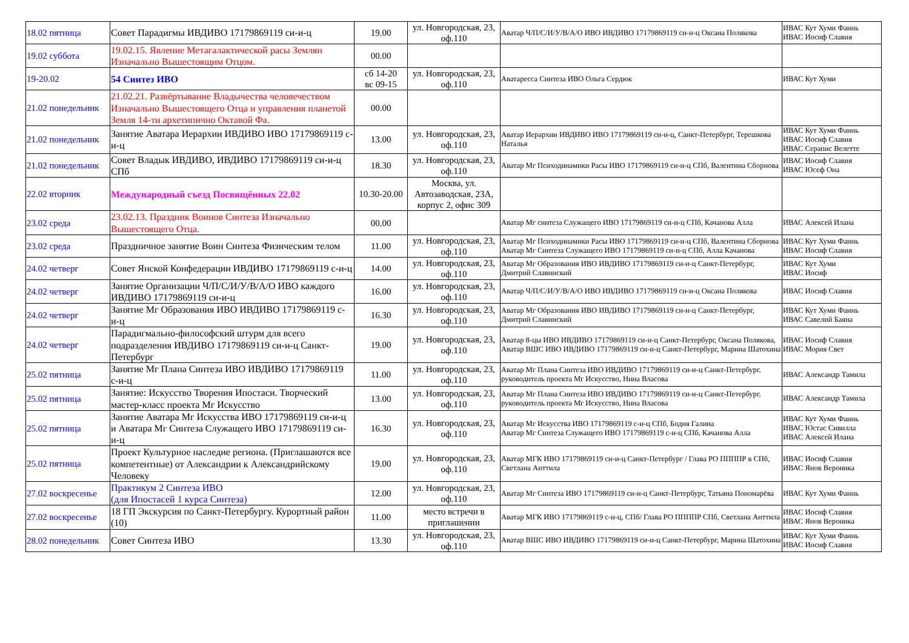| 18.02 пятница | Совет Парадигмы ИВДИВО 17179869119 си-и-ц | 19.00 | ул. Новгородская, 23, оф.110 | Аватар Ч/П/С/И/У/В/А/О ИВО ИВДИВО 17179869119 си-и-ц Оксана Полякова | ИВАС Кут Хуми Фаинь ИВАС Иосиф Славия |
| 19.02 суббота | 19.02.15. Явление Метагалактической расы Землян Изначально Вышестоящим Отцом. | 00.00 | | | |
| 19-20.02 | 54 Синтез ИВО | сб 14-20 вс 09-15 | ул. Новгородская, 23, оф.110 | Аватаресса Синтеза ИВО Ольга Сердюк | ИВАС Кут Хуми |
| 21.02 понедельник | 21.02.21. Развёртывание Владычества человечеством Изначально Вышестоящего Отца и управления планетой Земля 14-ти архетипично Октавой Фа. | 00.00 | | | |
| 21.02 понедельник | Занятие Аватара Иерархии ИВДИВО ИВО 17179869119 с-и-ц | 13.00 | ул. Новгородская, 23, оф.110 | Аватар Иерархии ИВДИВО ИВО 17179869119 си-и-ц, Санкт-Петербург, Терешкова Наталья | ИВАС Кут Хуми Фаинь ИВАС Иосиф Славия ИВАС Серапис Велетте |
| 21.02 понедельник | Совет Владык ИВДИВО, ИВДИВО 17179869119 си-и-ц СПб | 18.30 | ул. Новгородская, 23, оф.110 | Аватар Мг Психодинамики Расы ИВО 17179869119 си-и-ц СПб, Валентина Сборнова | ИВАС Иосиф Славия ИВАС Юсеф Она |
| 22.02 вторник | Международный съезд Посвящённых 22.02 | 10.30-20.00 | Москва, ул. Автозаводская, 23А, корпус 2, офис 309 | | |
| 23.02 среда | 23.02.13. Праздник Воинов Синтеза Изначально Вышестоящего Отца. | 00.00 | | Аватар Мг синтеза Служащего ИВО 17179869119 си-и-ц СПб, Качанова Алла | ИВАС Алексей Илана |
| 23.02 среда | Праздничное занятие Воин Синтеза Физическим телом | 11.00 | ул. Новгородская, 23, оф.110 | Аватар Мг Психодинамики Расы ИВО 17179869119 си-и-ц СПб, Валентина Сборнова Аватар Мг Синтеза Служащего ИВО 17179869119 си-и-ц СПб, Алла Качанова | ИВАС Кут Хуми Фаинь ИВАС Иосиф Славия |
| 24.02 четверг | Совет Янской Конфедерации ИВДИВО 17179869119 с-и-ц | 14.00 | ул. Новгородская, 23, оф.110 | Аватар Мг Образования ИВО ИВДИВО 17179869119 си-и-ц Санкт-Петербург, Дмитрий Славинский | ИВАС Кут Хуми ИВАС Иосиф |
| 24.02 четверг | Занятие Организации Ч/П/С/И/У/В/А/О ИВО каждого ИВДИВО 17179869119 си-и-ц | 16.00 | ул. Новгородская, 23, оф.110 | Аватар Ч/П/С/И/У/В/А/О ИВО ИВДИВО 17179869119 си-и-ц Оксана Полякова | ИВАС Иосиф Славия |
| 24.02 четверг | Занятие Мг Образования ИВО ИВДИВО 17179869119 с-и-ц | 16.30 | ул. Новгородская, 23, оф.110 | Аватар Мг Образования ИВО ИВДИВО 17179869119 си-и-ц Санкт-Петербург, Дмитрий Славинский | ИВАС Кут Хуми Фаинь ИВАС Савелий Баяна |
| 24.02 четверг | Парадигмально-философский штурм для всего подразделения ИВДИВО 17179869119 си-и-ц Санкт-Петербург | 19.00 | ул. Новгородская, 23, оф.110 | Аватар 8-цы ИВО ИВДИВО 17179869119 си-и-ц Санкт-Петербург, Оксана Полякова, Аватар ВШС ИВО ИВДИВО 17179869119 си-и-ц Санкт-Петербург, Марина Шатохина | ИВАС Иосиф Славия ИВАС Мория Свет |
| 25.02 пятница | Занятие Мг Плана Синтеза ИВО ИВДИВО 17179869119 с-и-ц | 11.00 | ул. Новгородская, 23, оф.110 | Аватар Мг Плана Синтеза ИВО ИВДИВО 17179869119 си-и-ц Санкт-Петербург, руководитель проекта Мг Искусство, Нина Власова | ИВАС Александр Тамила |
| 25.02 пятница | Занятие: Искусство Творения Ипостаси. Творческий мастер-класс проекта Мг Искусство | 13.00 | ул. Новгородская, 23, оф.110 | Аватар Мг Плана Синтеза ИВО ИВДИВО 17179869119 си-и-ц Санкт-Петербург, руководитель проекта Мг Искусство, Нина Власова | ИВАС Александр Тамила |
| 25.02 пятница | Занятие Аватара Мг Искусства ИВО 17179869119 си-и-ц и Аватара Мг Синтеза Служащего ИВО 17179869119 си-и-ц | 16.30 | ул. Новгородская, 23, оф.110 | Аватар Мг Искусства ИВО 17179869119 с-и-ц СПб, Бодня Галина Аватар Мг Синтеза Служащего ИВО 17179869119 с-и-ц СПб, Качанова Алла | ИВАС Кут Хуми Фаинь ИВАС Юстас Сивилла ИВАС Алексей Илана |
| 25.02 пятница | Проект Культурное наследие региона. (Приглашаются все компетентные) от Александрии к Александрийскому Человеку | 19.00 | ул. Новгородская, 23, оф.110 | Аватар МГК ИВО 17179869119 си-и-ц Санкт-Петербург / Глава РО ППППР в СПб, Светлана Анттила | ИВАС Иосиф Славия ИВАС Янов Вероника |
| 27.02 воскресенье | Практикум 2 Синтеза ИВО (для Ипостасей 1 курса Синтеза) | 12.00 | ул. Новгородская, 23, оф.110 | Аватар Мг Синтеза ИВО 17179869119 си-и-ц Санкт-Петербург, Татьяна Пономарёва | ИВАС Кут Хуми Фаинь |
| 27.02 воскресенье | 18 ГП Экскурсия по Санкт-Петербургу. Курортный район (10) | 11.00 | место встречи в приглашении | Аватар МГК ИВО 17179869119 с-и-ц, СПб/ Глава РО ППППР СПб, Светлана Анттила | ИВАС Иосиф Славия ИВАС Янов Вероника |
| 28.02 понедельник | Совет Синтеза ИВО | 13.30 | ул. Новгородская, 23, оф.110 | Аватар ВШС ИВО ИВДИВО 17179869119 си-и-ц Санкт-Петербург, Марина Шатохина | ИВАС Кут Хуми Фаинь ИВАС Иосиф Славия |